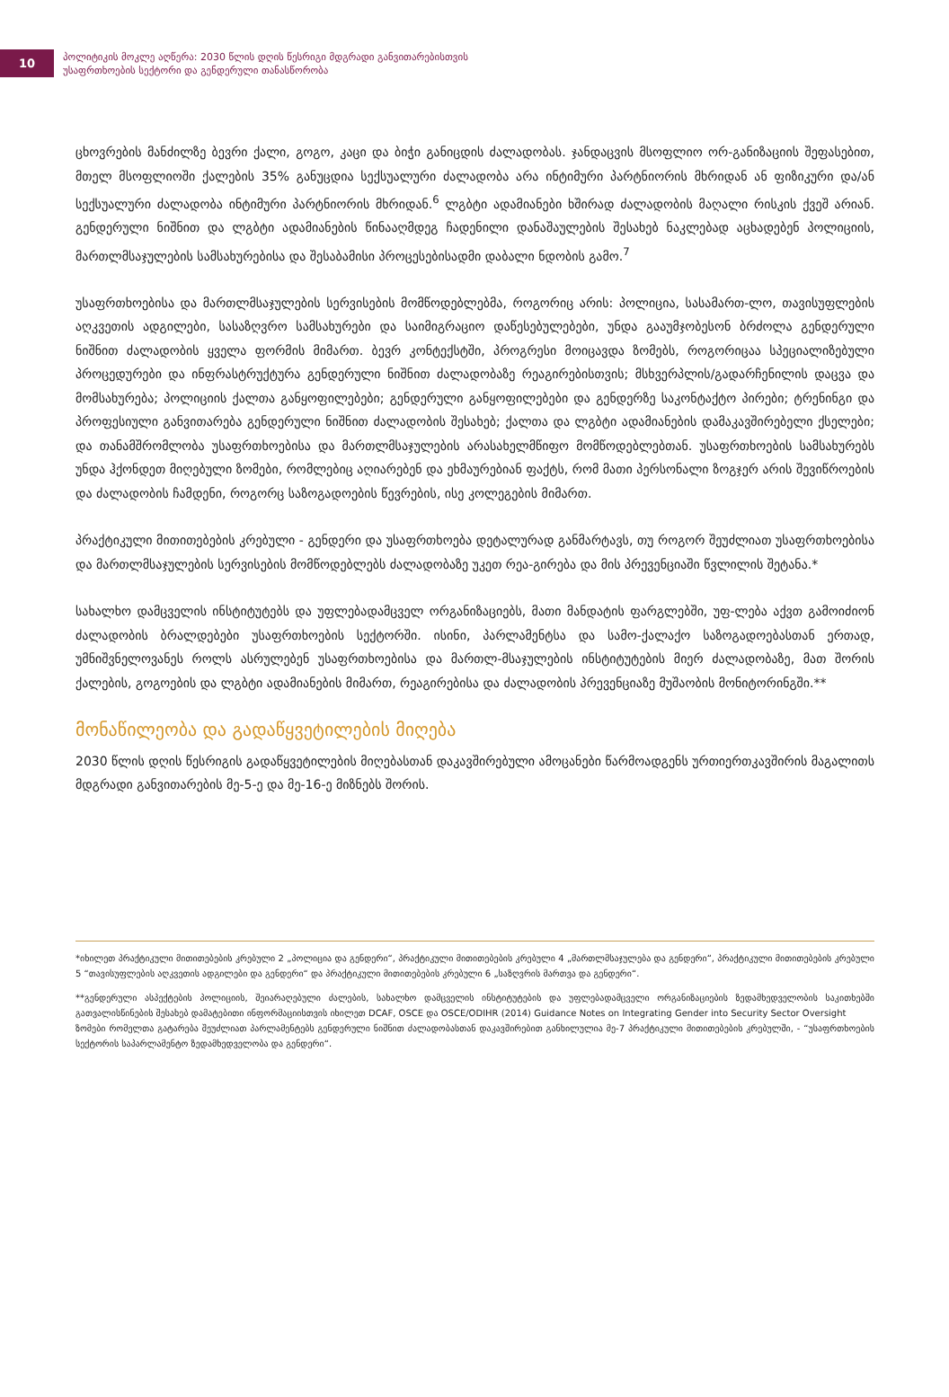10
პოლიტიკის მოკლე აღწერა: 2030 წლის დღის წესრიგი მდგრადი განვითარებისთვის
უსაფრთხოების სექტორი და გენდერული თანასწორობა
ცხოვრების მანძილზე ბევრი ქალი, გოგო, კაცი და ბიჭი განიცდის ძალადობას. ჯანდაცვის მსოფლიო ორ-განიზაციის შეფასებით, მთელ მსოფლიოში ქალების 35% განუცდია სექსუალური ძალადობა არა ინტიმური პარტნიორის მხრიდან ან ფიზიკური და/ან სექსუალური ძალადობა ინტიმური პარტნიორის მხრიდან.<sup>6</sup> ლგბტი ადამიანები ხშირად ძალადობის მაღალი რისკის ქვეშ არიან. გენდერული ნიშნით და ლგბტი ადამიანების წინააღმდეგ ჩადენილი დანაშაულების შესახებ ნაკლებად აცხადებენ პოლიციის, მართლმსაჯულების სამსახურებისა და შესაბამისი პროცესებისადმი დაბალი ნდობის გამო.<sup>7</sup>
უსაფრთხოებისა და მართლმსაჯულების სერვისების მომწოდებლებმა, როგორიც არის: პოლიცია, სასამართ-ლო, თავისუფლების აღკვეთის ადგილები, სასაზღვრო სამსახურები და საიმიგრაციო დაწესებულებები, უნდა გააუმჯობესონ ბრძოლა გენდერული ნიშნით ძალადობის ყველა ფორმის მიმართ. ბევრ კონტექსტში, პროგრესი მოიცავდა ზომებს, როგორიცაა სპეციალიზებული პროცედურები და ინფრასტრუქტურა გენდერული ნიშნით ძალადობაზე რეაგირებისთვის; მსხვერპლის/გადარჩენილის დაცვა და მომსახურება; პოლიციის ქალთა განყოფილებები; გენდერული განყოფილებები და გენდერზე საკონტაქტო პირები; ტრენინგი და პროფესიული განვითარება გენდერული ნიშნით ძალადობის შესახებ; ქალთა და ლგბტი ადამიანების დამაკავშირებელი ქსელები; და თანამშრომლობა უსაფრთხოებისა და მართლმსაჯულების არასახელმწიფო მომწოდებლებთან. უსაფრთხოების სამსახურებს უნდა ჰქონდეთ მიღებული ზომები, რომლებიც აღიარებენ და ეხმაურებიან ფაქტს, რომ მათი პერსონალი ზოგჯერ არის შევიწროების და ძალადობის ჩამდენი, როგორც საზოგადოების წევრების, ისე კოლეგების მიმართ.
პრაქტიკული მითითებების კრებული - გენდერი და უსაფრთხოება დეტალურად განმარტავს, თუ როგორ შეუძლიათ უსაფრთხოებისა და მართლმსაჯულების სერვისების მომწოდებლებს ძალადობაზე უკეთ რეა-გირება და მის პრევენციაში წვლილის შეტანა.*
სახალხო დამცველის ინსტიტუტებს და უფლებადამცველ ორგანიზაციებს, მათი მანდატის ფარგლებში, უფ-ლება აქვთ გამოიძიონ ძალადობის ბრალდებები უსაფრთხოების სექტორში. ისინი, პარლამენტსა და სამო-ქალაქო საზოგადოებასთან ერთად, უმნიშვნელოვანეს როლს ასრულებენ უსაფრთხოებისა და მართლ-მსაჯულების ინსტიტუტების მიერ ძალადობაზე, მათ შორის ქალების, გოგოების და ლგბტი ადამიანების მიმართ, რეაგირებისა და ძალადობის პრევენციაზე მუშაობის მონიტორინგში.**
მონაწილეობა და გადაწყვეტილების მიღება
2030 წლის დღის წესრიგის გადაწყვეტილების მიღებასთან დაკავშირებული ამოცანები წარმოადგენს ურთიერთკავშირის მაგალითს მდგრადი განვითარების მე-5-ე და მე-16-ე მიზნებს შორის.
*იხილეთ პრაქტიკული მითითებების კრებული 2 „პოლიცია და გენდერი“, პრაქტიკული მითითებების კრებული 4 „მართლმსაჯულება და გენდერი“, პრაქტიკული მითითებების კრებული 5 “თავისუფლების აღკვეთის ადგილები და გენდერი“ და პრაქტიკული მითითებების კრებული 6 „საზღვრის მართვა და გენდერი“.
**გენდერული ასპექტების პოლიციის, შეიარაღებული ძალების, სახალხო დამცველის ინსტიტუტების და უფლებადამცველი ორგანიზაციების ზედამხედველობის საკითხებში გათვალისწინების შესახებ დამატებითი ინფორმაციისთვის იხილეთ DCAF, OSCE და OSCE/ODIHR (2014) Guidance Notes on Integrating Gender into Security Sector Oversight
ზომები რომელთა გატარება შეუძლიათ პარლამენტებს გენდერული ნიშნით ძალადობასთან დაკავშირებით განხილულია მე-7 პრაქტიკული მითითებების კრებულში, - “უსაფრთხოების სექტორის საპარლამენტო ზედამხედველობა და გენდერი“.